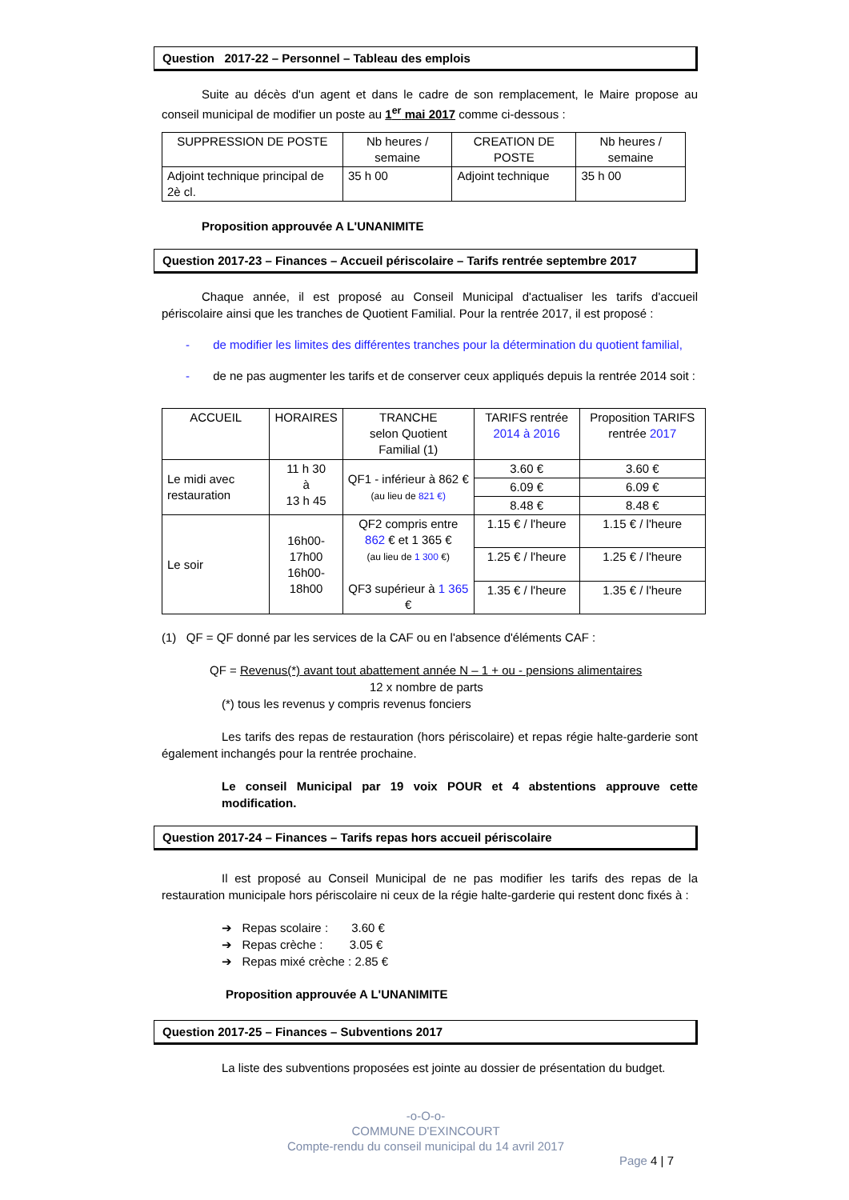Question 2017-22 – Personnel – Tableau des emplois
Suite au décès d'un agent et dans le cadre de son remplacement, le Maire propose au conseil municipal de modifier un poste au 1<sup>er</sup> mai 2017 comme ci-dessous :
| SUPPRESSION DE POSTE | Nb heures / semaine | CREATION DE POSTE | Nb heures / semaine |
| --- | --- | --- | --- |
| Adjoint technique principal de 2è cl. | 35 h 00 | Adjoint technique | 35 h 00 |
Proposition approuvée A L'UNANIMITE
Question 2017-23 – Finances – Accueil périscolaire – Tarifs rentrée septembre 2017
Chaque année, il est proposé au Conseil Municipal d'actualiser les tarifs d'accueil périscolaire ainsi que les tranches de Quotient Familial. Pour la rentrée 2017, il est proposé :
- de modifier les limites des différentes tranches pour la détermination du quotient familial,
- de ne pas augmenter les tarifs et de conserver ceux appliqués depuis la rentrée 2014 soit :
| ACCUEIL | HORAIRES | TRANCHE selon Quotient Familial (1) | TARIFS rentrée 2014 à 2016 | Proposition TARIFS rentrée 2017 |
| --- | --- | --- | --- | --- |
| Le midi avec restauration | 11 h 30 à 13 h 45 | QF1 - inférieur à 862 € (au lieu de 821 €) | 3.60 € | 3.60 € |
| | | | 6.09 € | 6.09 € |
| | | | 8.48 € | 8.48 € |
| Le soir | 16h00- 17h00 16h00- 18h00 | QF2 compris entre 862 € et 1 365 € (au lieu de 1 300 €) QF3 supérieur à 1 365 € | 1.15 € / l'heure | 1.15 € / l'heure |
| | | | 1.25 € / l'heure | 1.25 € / l'heure |
| | | | 1.35 € / l'heure | 1.35 € / l'heure |
(1) QF = QF donné par les services de la CAF ou en l'absence d'éléments CAF :
QF = Revenus(*) avant tout abattement année N – 1 + ou - pensions alimentaires
12 x nombre de parts
(*) tous les revenus y compris revenus fonciers
Les tarifs des repas de restauration (hors périscolaire) et repas régie halte-garderie sont également inchangés pour la rentrée prochaine.
Le conseil Municipal par 19 voix POUR et 4 abstentions approuve cette modification.
Question 2017-24 – Finances – Tarifs repas hors accueil périscolaire
Il est proposé au Conseil Municipal de ne pas modifier les tarifs des repas de la restauration municipale hors périscolaire ni ceux de la régie halte-garderie qui restent donc fixés à :
➔ Repas scolaire : 3.60 €
➔ Repas crèche : 3.05 €
➔ Repas mixé crèche : 2.85 €
Proposition approuvée A L'UNANIMITE
Question 2017-25 – Finances – Subventions 2017
La liste des subventions proposées est jointe au dossier de présentation du budget.
-o-O-o-
COMMUNE D'EXINCOURT
Compte-rendu du conseil municipal du 14 avril 2017
Page 4 | 7